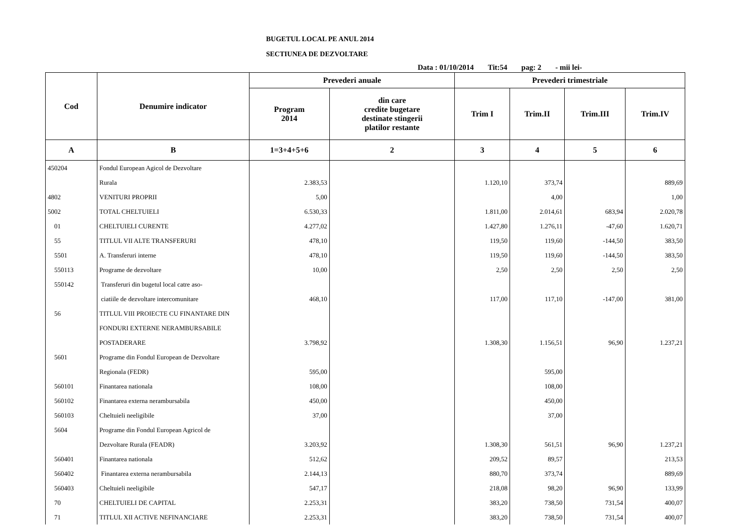BUGETUL LOCAL PE ANUL 2014
SECTIUNEA DE DEZVOLTARE
Data : 01/10/2014 Tit:54 pag: 2 - mii lei-
| Cod | Denumire indicator | Prevederi anuale | | Prevederi trimestriale | | | |
| --- | --- | --- | --- | --- | --- | --- | --- |
| | | Program 2014 | din care credite bugetare destinate stingerii platilor restante | Trim I | Trim.II | Trim.III | Trim.IV |
| A | B | 1=3+4+5+6 | 2 | 3 | 4 | 5 | 6 |
| 450204 | Fondul European Agicol de Dezvoltare | | | | | | |
| | Rurala | 2.383,53 | | 1.120,10 | 373,74 | | 889,69 |
| 4802 | VENITURI PROPRII | 5,00 | | | 4,00 | | 1,00 |
| 5002 | TOTAL CHELTUIELI | 6.530,33 | | 1.811,00 | 2.014,61 | 683,94 | 2.020,78 |
| 01 | CHELTUIELI CURENTE | 4.277,02 | | 1.427,80 | 1.276,11 | -47,60 | 1.620,71 |
| 55 | TITLUL VII ALTE TRANSFERURI | 478,10 | | 119,50 | 119,60 | -144,50 | 383,50 |
| 5501 | A. Transferuri interne | 478,10 | | 119,50 | 119,60 | -144,50 | 383,50 |
| 550113 | Programe de dezvoltare | 10,00 | | 2,50 | 2,50 | 2,50 | 2,50 |
| 550142 | Transferuri din bugetul local catre aso- | | | | | | |
| | ciatiile de dezvoltare intercomunitare | 468,10 | | 117,00 | 117,10 | -147,00 | 381,00 |
| 56 | TITLUL VIII PROIECTE CU FINANTARE DIN | | | | | | |
| | FONDURI EXTERNE NERAMBURSABILE | | | | | | |
| | POSTADERARE | 3.798,92 | | 1.308,30 | 1.156,51 | 96,90 | 1.237,21 |
| 5601 | Programe din Fondul European de Dezvoltare | | | | | | |
| | Regionala (FEDR) | 595,00 | | | 595,00 | | |
| 560101 | Finantarea nationala | 108,00 | | | 108,00 | | |
| 560102 | Finantarea externa nerambursabila | 450,00 | | | 450,00 | | |
| 560103 | Cheltuieli neeligibile | 37,00 | | | 37,00 | | |
| 5604 | Programe din Fondul European Agricol de | | | | | | |
| | Dezvoltare Rurala (FEADR) | 3.203,92 | | 1.308,30 | 561,51 | 96,90 | 1.237,21 |
| 560401 | Finantarea nationala | 512,62 | | 209,52 | 89,57 | | 213,53 |
| 560402 | Finantarea externa nerambursabila | 2.144,13 | | 880,70 | 373,74 | | 889,69 |
| 560403 | Cheltuieli neeligibile | 547,17 | | 218,08 | 98,20 | 96,90 | 133,99 |
| 70 | CHELTUIELI DE CAPITAL | 2.253,31 | | 383,20 | 738,50 | 731,54 | 400,07 |
| 71 | TITLUL XII ACTIVE NEFINANCIARE | 2.253,31 | | 383,20 | 738,50 | 731,54 | 400,07 |